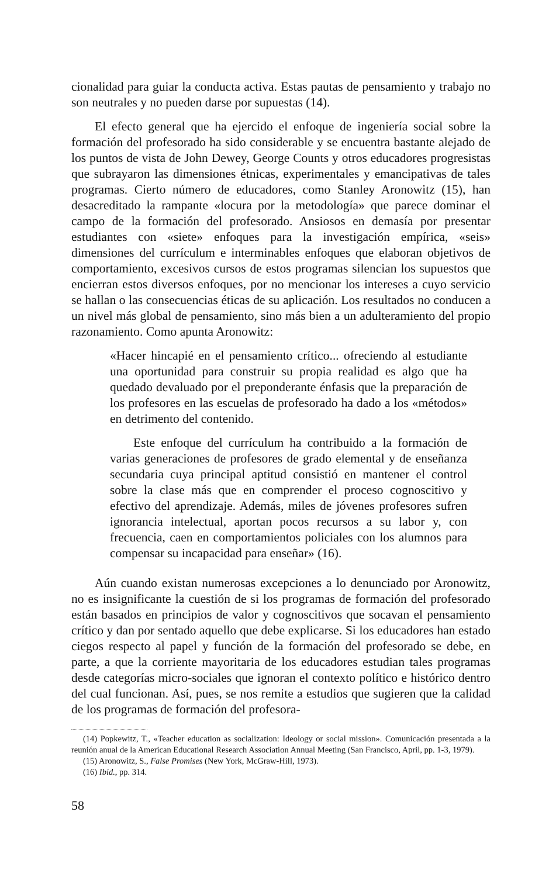cionalidad para guiar la conducta activa. Estas pautas de pensamiento y trabajo no son neutrales y no pueden darse por supuestas (14).
El efecto general que ha ejercido el enfoque de ingeniería social sobre la formación del profesorado ha sido considerable y se encuentra bastante alejado de los puntos de vista de John Dewey, George Counts y otros educadores progresistas que subrayaron las dimensiones étnicas, experimentales y emancipativas de tales programas. Cierto número de educadores, como Stanley Aronowitz (15), han desacreditado la rampante «locura por la metodología» que parece dominar el campo de la formación del profesorado. Ansiosos en demasía por presentar estudiantes con «siete» enfoques para la investigación empírica, «seis» dimensiones del currículum e interminables enfoques que elaboran objetivos de comportamiento, excesivos cursos de estos programas silencian los supuestos que encierran estos diversos enfoques, por no mencionar los intereses a cuyo servicio se hallan o las consecuencias éticas de su aplicación. Los resultados no conducen a un nivel más global de pensamiento, sino más bien a un adulteramiento del propio razonamiento. Como apunta Aronowitz:
«Hacer hincapié en el pensamiento crítico... ofreciendo al estudiante una oportunidad para construir su propia realidad es algo que ha quedado devaluado por el preponderante énfasis que la preparación de los profesores en las escuelas de profesorado ha dado a los «métodos» en detrimento del contenido.
Este enfoque del currículum ha contribuido a la formación de varias generaciones de profesores de grado elemental y de enseñanza secundaria cuya principal aptitud consistió en mantener el control sobre la clase más que en comprender el proceso cognoscitivo y efectivo del aprendizaje. Además, miles de jóvenes profesores sufren ignorancia intelectual, aportan pocos recursos a su labor y, con frecuencia, caen en comportamientos policiales con los alumnos para compensar su incapacidad para enseñar» (16).
Aún cuando existan numerosas excepciones a lo denunciado por Aronowitz, no es insignificante la cuestión de si los programas de formación del profesorado están basados en principios de valor y cognoscitivos que socavan el pensamiento crítico y dan por sentado aquello que debe explicarse. Si los educadores han estado ciegos respecto al papel y función de la formación del profesorado se debe, en parte, a que la corriente mayoritaria de los educadores estudian tales programas desde categorías micro-sociales que ignoran el contexto político e histórico dentro del cual funcionan. Así, pues, se nos remite a estudios que sugieren que la calidad de los programas de formación del profesora-
(14) Popkewitz, T., «Teacher education as socialization: Ideology or social mission». Comunicación presentada a la reunión anual de la American Educational Research Association Annual Meeting (San Francisco, April, pp. 1-3, 1979).
(15) Aronowitz, S., False Promises (New York, McGraw-Hill, 1973).
(16) Ibid., pp. 314.
58